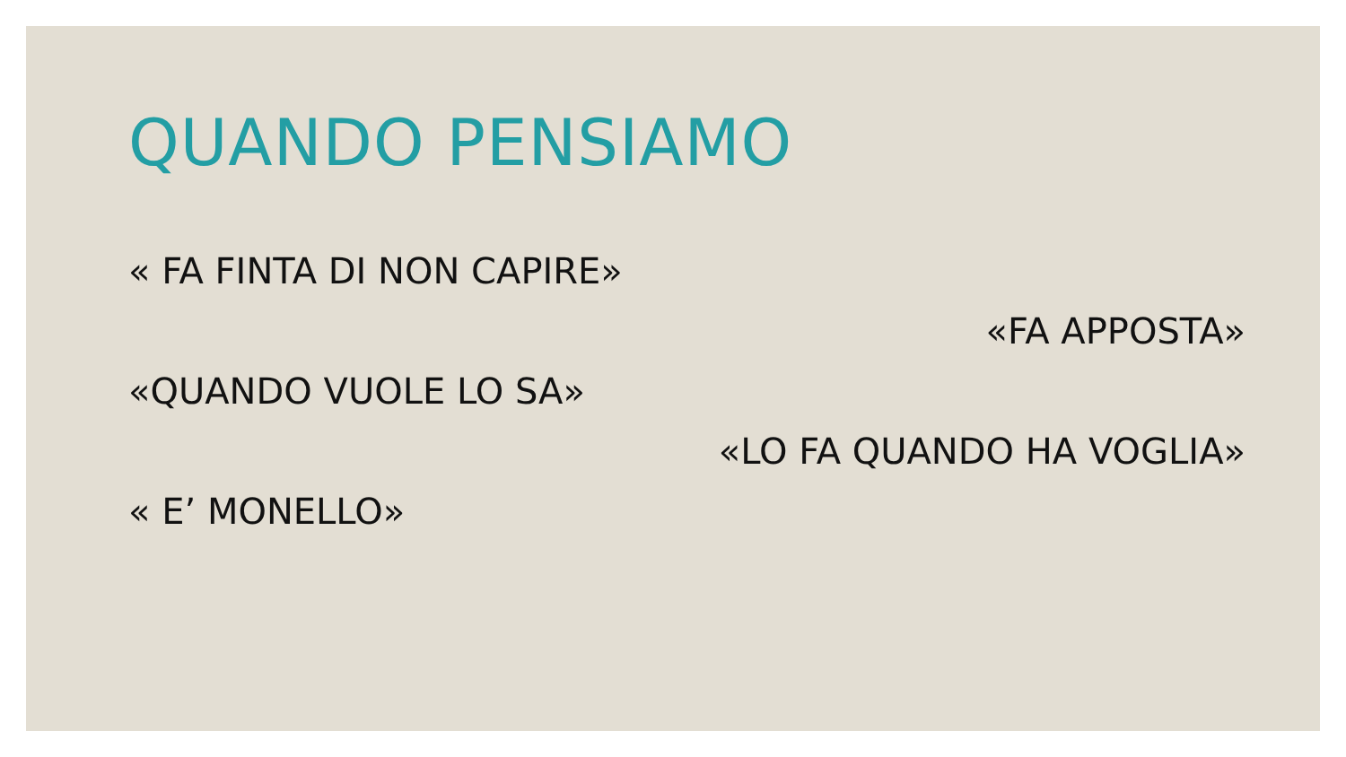QUANDO PENSIAMO
« FA FINTA DI NON CAPIRE»
«FA APPOSTA»
«QUANDO VUOLE LO SA»
«LO FA QUANDO HA VOGLIA»
« E’ MONELLO»